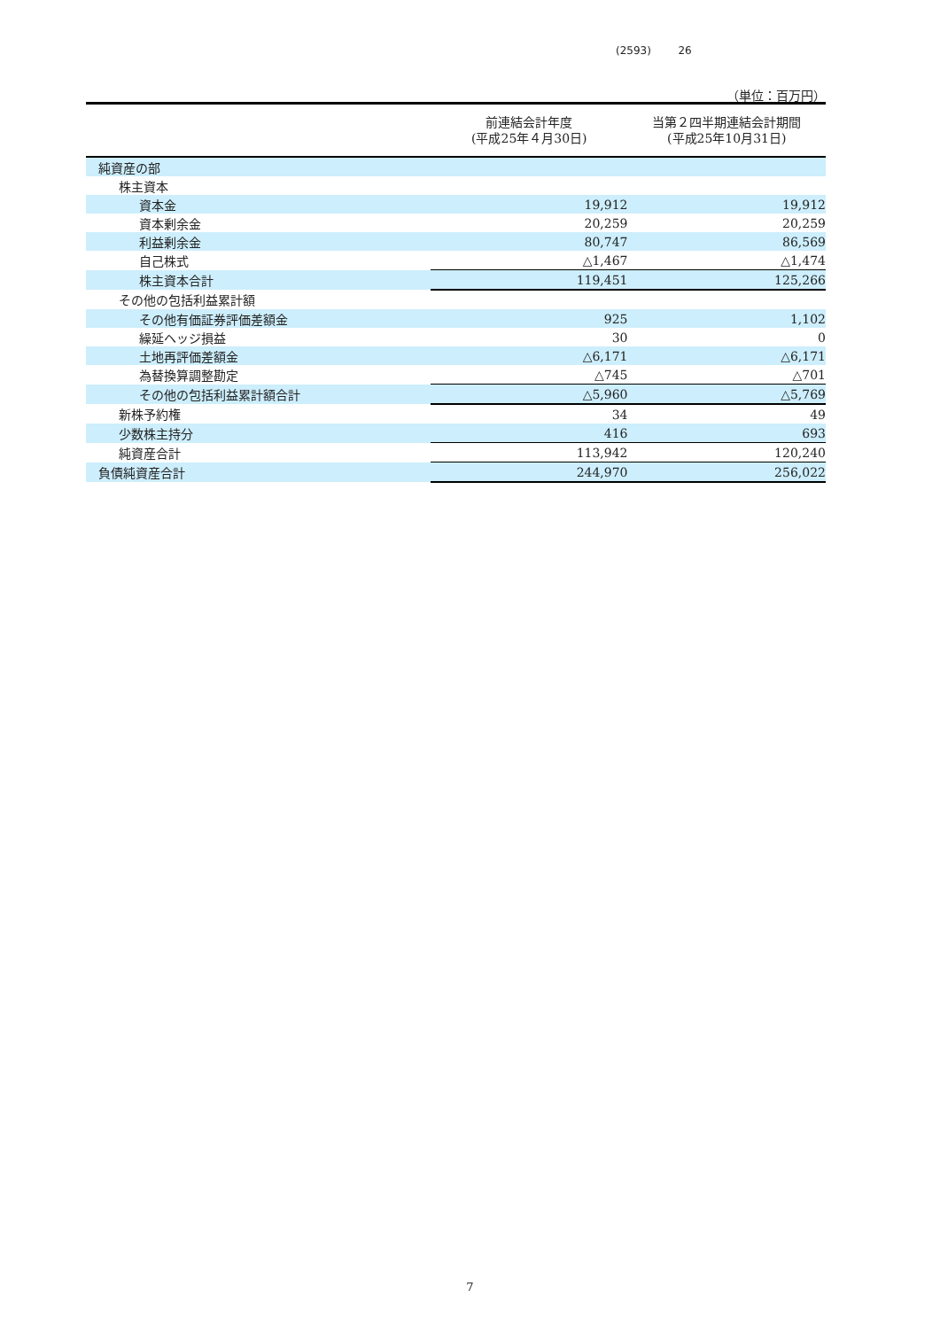(2593) 26
（単位：百万円）
| | 前連結会計年度 (平成25年４月30日) | 当第２四半期連結会計期間 (平成25年10月31日) |
| --- | --- | --- |
| 純資産の部 | | |
| 株主資本 | | |
| 資本金 | 19,912 | 19,912 |
| 資本剰余金 | 20,259 | 20,259 |
| 利益剰余金 | 80,747 | 86,569 |
| 自己株式 | △1,467 | △1,474 |
| 株主資本合計 | 119,451 | 125,266 |
| その他の包括利益累計額 | | |
| その他有価証券評価差額金 | 925 | 1,102 |
| 繰延ヘッジ損益 | 30 | 0 |
| 土地再評価差額金 | △6,171 | △6,171 |
| 為替換算調整勘定 | △745 | △701 |
| その他の包括利益累計額合計 | △5,960 | △5,769 |
| 新株予約権 | 34 | 49 |
| 少数株主持分 | 416 | 693 |
| 純資産合計 | 113,942 | 120,240 |
| 負債純資産合計 | 244,970 | 256,022 |
7